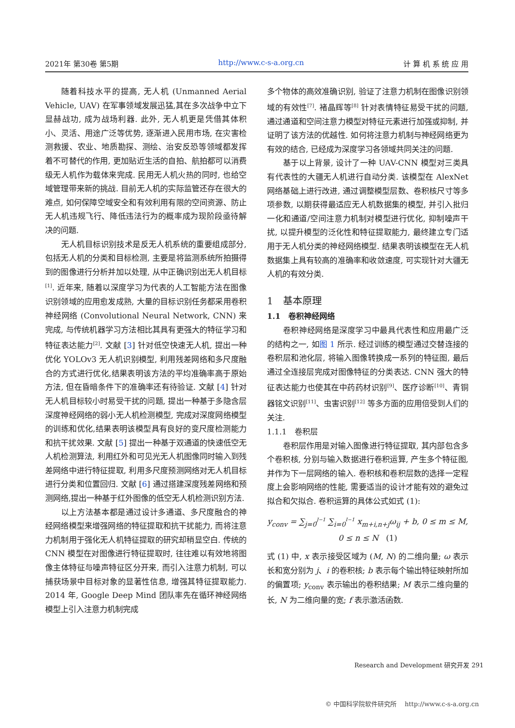2021年 第30卷 第5期 http://www.c-s-a.org.cn 计 算 机 系 统 应 用
随着科技水平的提高, 无人机 (Unmanned Aerial Vehicle, UAV) 在军事领域发展迅猛,其在多次战争中立下显赫战功, 成为战场利器. 此外, 无人机更是凭借其体积小、灵活、用途广泛等优势, 逐渐进入民用市场, 在灾害检测救援、农业、地质勘探、测绘、治安反恐等领域都发挥着不可替代的作用, 更加贴近生活的自拍、航拍都可以消费级无人机作为载体来完成. 民用无人机火热的同时, 也给空域管理带来新的挑战. 目前无人机的实际监管还存在很大的难点, 如何保障空域安全和有效利用有限的空间资源、防止无人机违规飞行、降低违法行为的概率成为现阶段亟待解决的问题.
无人机目标识别技术是反无人机系统的重要组成部分, 包括无人机的分类和目标检测, 主要是将监测系统所拍摄得到的图像进行分析并加以处理, 从中正确识别出无人机目标<sup>[1]</sup>. 近年来, 随着以深度学习为代表的人工智能方法在图像识别领域的应用愈发成熟, 大量的目标识别任务都采用卷积神经网络 (Convolutional Neural Network, CNN) 来完成, 与传统机器学习方法相比其具有更强大的特征学习和特征表达能力<sup>[2]</sup>. 文献 [3] 针对低空快速无人机, 提出一种优化 YOLOv3 无人机识别模型, 利用残差网络和多尺度融合的方式进行优化,结果表明该方法的平均准确率高于原始方法, 但在昏暗条件下的准确率还有待验证. 文献 [4] 针对无人机目标较小时易受干扰的问题, 提出一种基于多隐含层深度神经网络的弱小无人机检测模型, 完成对深度网络模型的训练和优化,结果表明该模型具有良好的变尺度检测能力和抗干扰效果. 文献 [5] 提出一种基于双通道的快速低空无人机检测算法, 利用红外和可见光无人机图像同时输入到残差网络中进行特征提取, 利用多尺度预测网络对无人机目标进行分类和位置回归. 文献 [6] 通过搭建深度残差网络和预测网络,提出一种基于红外图像的低空无人机检测识别方法.
以上方法基本都是通过设计多通道、多尺度融合的神经网络模型来增强网络的特征提取和抗干扰能力, 而将注意力机制用于强化无人机特征提取的研究却稍显空白. 传统的 CNN 模型在对图像进行特征提取时, 往往难以有效地将图像主体特征与噪声特征区分开来, 而引入注意力机制, 可以捕获场景中目标对象的显著性信息, 增强其特征提取能力. 2014 年, Google Deep Mind 团队率先在循环神经网络模型上引入注意力机制完成
多个物体的高效准确识别, 验证了注意力机制在图像识别领域的有效性<sup>[7]</sup>. 褚晶辉等<sup>[8]</sup> 针对表情特征易受干扰的问题, 通过通道和空间注意力模型对特征元素进行加强或抑制, 并证明了该方法的优越性. 如何将注意力机制与神经网络更为有效的结合, 已经成为深度学习各领域共同关注的问题.
基于以上背景, 设计了一种 UAV-CNN 模型对三类具有代表性的大疆无人机进行自动分类. 该模型在 AlexNet 网络基础上进行改进, 通过调整模型层数、卷积核尺寸等多项参数, 以期获得最适应无人机数据集的模型, 并引入批归一化和通道/空间注意力机制对模型进行优化, 抑制噪声干扰, 以提升模型的泛化性和特征提取能力, 最终建立专门适用于无人机分类的神经网络模型. 结果表明该模型在无人机数据集上具有较高的准确率和收敛速度, 可实现针对大疆无人机的有效分类.
1　基本原理
1.1　卷积神经网络
卷积神经网络是深度学习中最具代表性和应用最广泛的结构之一, 如图 1 所示. 经过训练的模型通过交替连接的卷积层和池化层, 将输入图像转换成一系列的特征图, 最后通过全连接层完成对图像特征的分类表达. CNN 强大的特征表达能力也使其在中药药材识别<sup>[9]</sup>、医疗诊断<sup>[10]</sup>、青铜器铭文识别<sup>[11]</sup>、虫害识别<sup>[12]</sup> 等多方面的应用倍受到人们的关注.
1.1.1　卷积层
卷积层作用是对输入图像进行特征提取, 其内部包含多个卷积核, 分别与输入数据进行卷积运算, 产生多个特征图, 并作为下一层网络的输入. 卷积核和卷积层数的选择一定程度上会影响网络的性能, 需要适当的设计才能有效的避免过拟合和欠拟合. 卷积运算的具体公式如式 (1):
y<sub>conv</sub> = ∑<sub>j=0</sub><sup>J−1</sup> ∑<sub>i=0</sub><sup>I−1</sup> x<sub>m+i,n+j</sub>ω<sub>ij</sub> + b, 0 ≤ m ≤ M, 0 ≤ n ≤ N (1)
式 (1) 中, x 表示接受区域为 (M, N) 的二维向量; ω 表示长和宽分别为 j、i 的卷积核; b 表示每个输出特征映射所加的偏置项; y<sub>conv</sub> 表示输出的卷积结果; M 表示二维向量的长, N 为二维向量的宽; f 表示激活函数.
Research and Development 研究开发 291
© 中国科学院软件研究所 http://www.c-s-a.org.cn